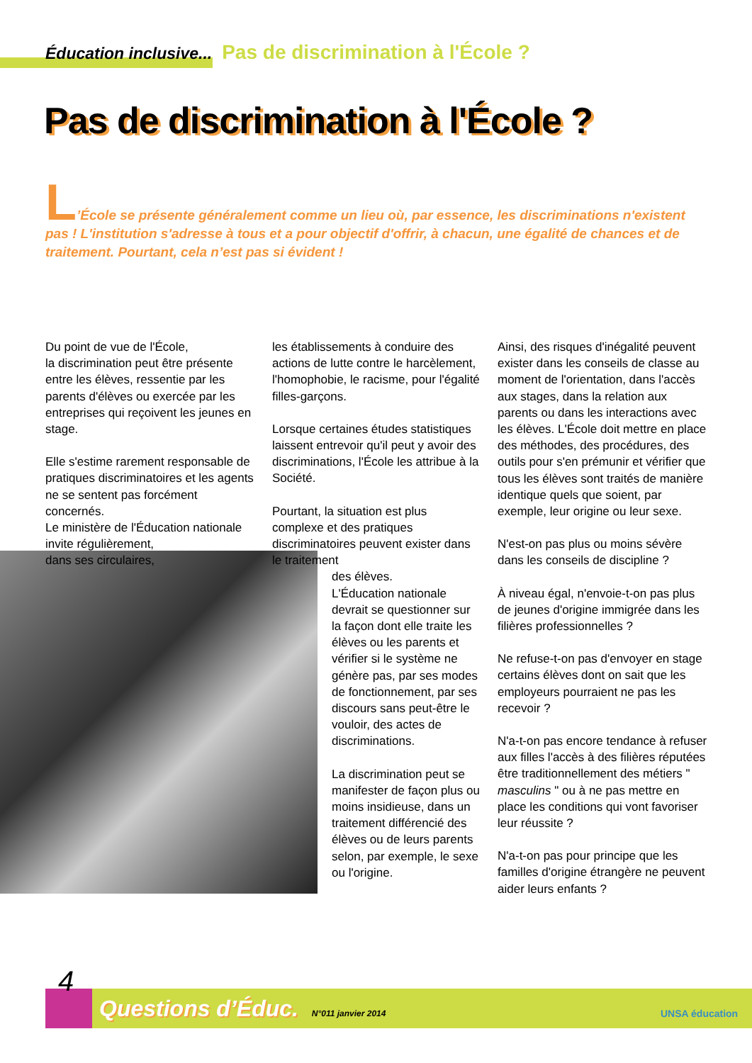Éducation inclusive... Pas de discrimination à l'École ?
Pas de discrimination à l'École ?
L’École se présente généralement comme un lieu où, par essence, les discriminations n'existent pas ! L'institution s'adresse à tous et a pour objectif d'offrir, à chacun, une égalité de chances et de traitement. Pourtant, cela n’est pas si évident !
Du point de vue de l'École,
la discrimination peut être présente entre les élèves, ressentie par les parents d'élèves ou exercée par les entreprises qui reçoivent les jeunes en stage.
Elle s'estime rarement responsable de pratiques discriminatoires et les agents ne se sentent pas forcément concernés.
Le ministère de l'Éducation nationale invite régulièrement,
dans ses circulaires,
les établissements à conduire des actions de lutte contre le harcèlement, l'homophobie, le racisme, pour l'égalité filles-garçons.
Lorsque certaines études statistiques laissent entrevoir qu'il peut y avoir des discriminations, l'École les attribue à la Société.
Pourtant, la situation est plus complexe et des pratiques discriminatoires peuvent exister dans le traitement
des élèves.
L'Éducation nationale devrait se questionner sur la façon dont elle traite les élèves ou les parents et vérifier si le système ne génère pas, par ses modes de fonctionnement, par ses discours sans peut-être le vouloir, des actes de discriminations.
La discrimination peut se manifester de façon plus ou moins insidieuse, dans un traitement différencié des élèves ou de leurs parents selon, par exemple, le sexe ou l'origine.
Ainsi, des risques d'inégalité peuvent exister dans les conseils de classe au moment de l'orientation, dans l'accès aux stages, dans la relation aux parents ou dans les interactions avec les élèves. L'École doit mettre en place des méthodes, des procédures, des outils pour s'en prémunir et vérifier que tous les élèves sont traités de manière identique quels que soient, par exemple, leur origine ou leur sexe.
N'est-on pas plus ou moins sévère dans les conseils de discipline ?
À niveau égal, n'envoie-t-on pas plus de jeunes d'origine immigrée dans les filières professionnelles ?
Ne refuse-t-on pas d'envoyer en stage certains élèves dont on sait que les employeurs pourraient ne pas les recevoir ?
N'a-t-on pas encore tendance à refuser aux filles l'accès à des filières réputées être traditionnellement des métiers " masculins " ou à ne pas mettre en place les conditions qui vont favoriser leur réussite ?
N'a-t-on pas pour principe que les familles d'origine étrangère ne peuvent aider leurs enfants ?
4
Questions d’Éduc. N°011 janvier 2014
UNSA éducation